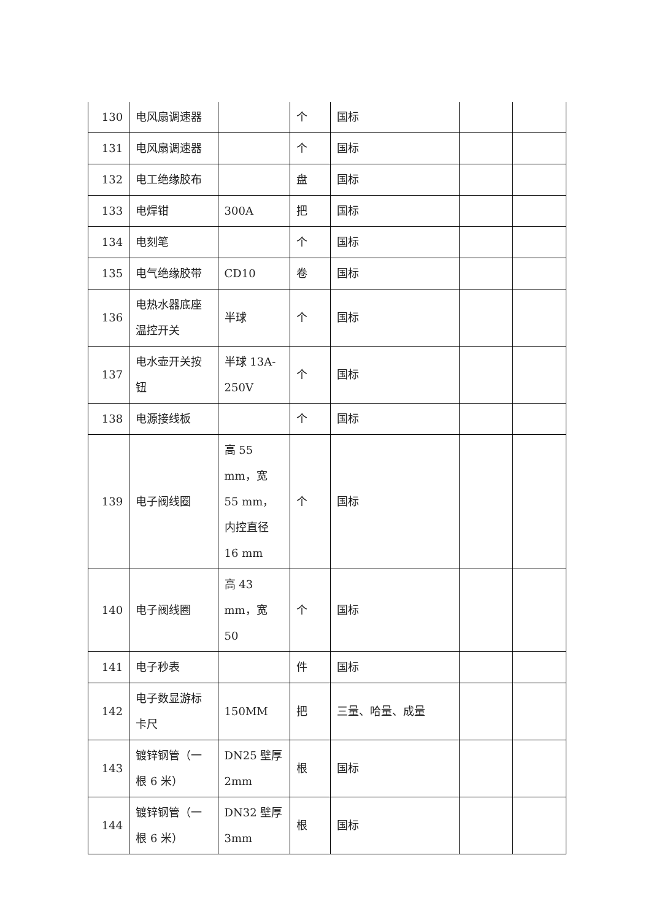| 130 | 电风扇调速器 | | 个 | 国标 | | |
| 131 | 电风扇调速器 | | 个 | 国标 | | |
| 132 | 电工绝缘胶布 | | 盘 | 国标 | | |
| 133 | 电焊钳 | 300A | 把 | 国标 | | |
| 134 | 电刻笔 | | 个 | 国标 | | |
| 135 | 电气绝缘胶带 | CD10 | 卷 | 国标 | | |
| 136 | 电热水器底座温控开关 | 半球 | 个 | 国标 | | |
| 137 | 电水壶开关按钮 | 半球 13A-250V | 个 | 国标 | | |
| 138 | 电源接线板 | | 个 | 国标 | | |
| 139 | 电子阀线圈 | 高 55 mm，宽 55 mm，内控直径 16 mm | 个 | 国标 | | |
| 140 | 电子阀线圈 | 高 43 mm，宽 50 | 个 | 国标 | | |
| 141 | 电子秒表 | | 件 | 国标 | | |
| 142 | 电子数显游标卡尺 | 150MM | 把 | 三量、哈量、成量 | | |
| 143 | 镀锌钢管（一根 6 米） | DN25 壁厚 2mm | 根 | 国标 | | |
| 144 | 镀锌钢管（一根 6 米） | DN32 壁厚 3mm | 根 | 国标 | | |